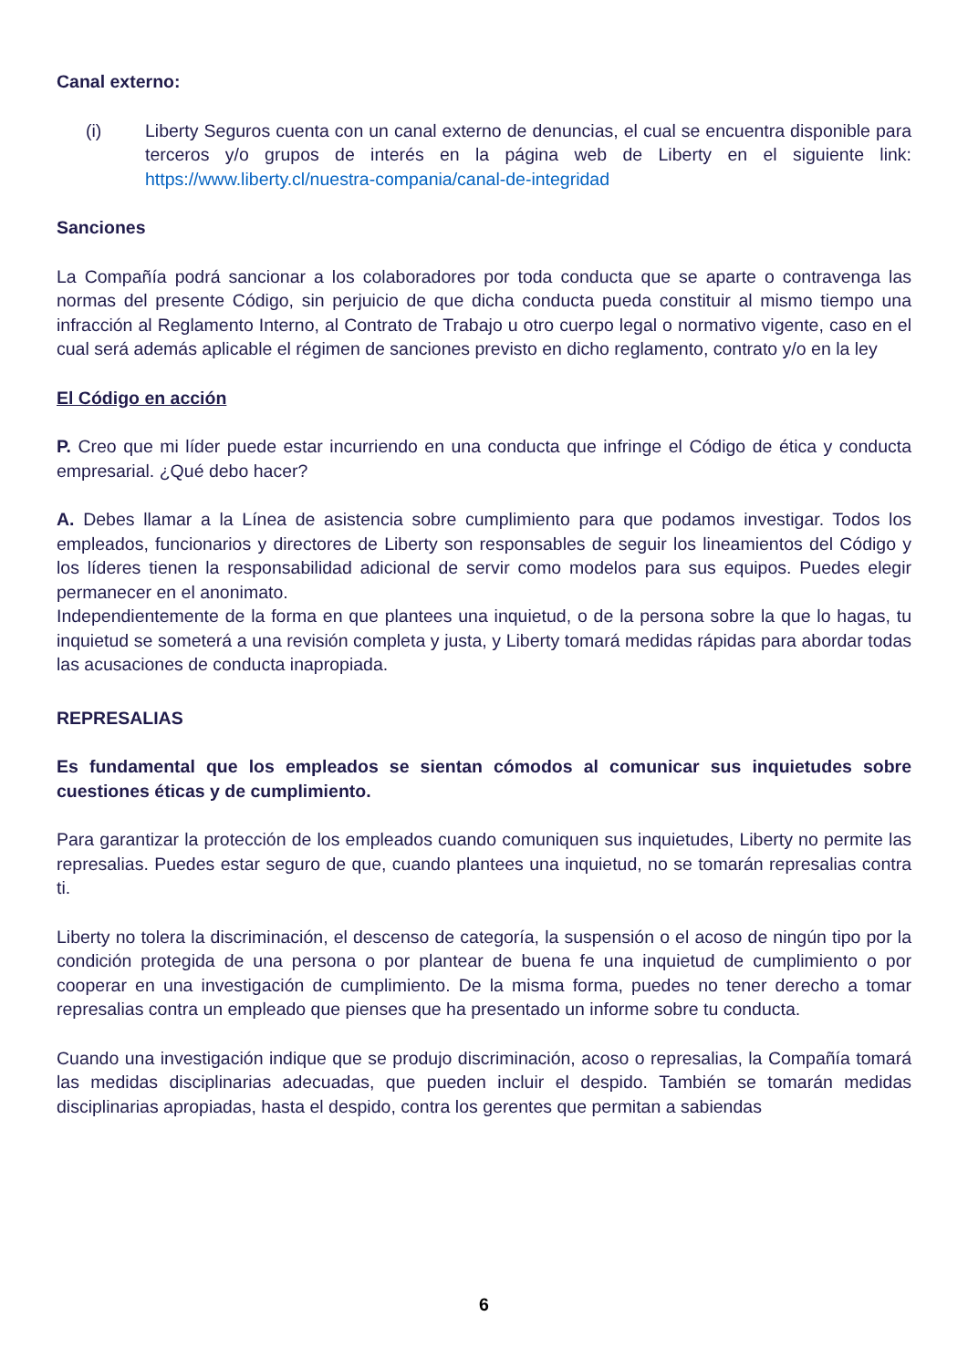Canal externo:
(i) Liberty Seguros cuenta con un canal externo de denuncias, el cual se encuentra disponible para terceros y/o grupos de interés en la página web de Liberty en el siguiente link: https://www.liberty.cl/nuestra-compania/canal-de-integridad
Sanciones
La Compañía podrá sancionar a los colaboradores por toda conducta que se aparte o contravenga las normas del presente Código, sin perjuicio de que dicha conducta pueda constituir al mismo tiempo una infracción al Reglamento Interno, al Contrato de Trabajo u otro cuerpo legal o normativo vigente, caso en el cual será además aplicable el régimen de sanciones previsto en dicho reglamento, contrato y/o en la ley
El Código en acción
P. Creo que mi líder puede estar incurriendo en una conducta que infringe el Código de ética y conducta empresarial. ¿Qué debo hacer?
A. Debes llamar a la Línea de asistencia sobre cumplimiento para que podamos investigar. Todos los empleados, funcionarios y directores de Liberty son responsables de seguir los lineamientos del Código y los líderes tienen la responsabilidad adicional de servir como modelos para sus equipos. Puedes elegir permanecer en el anonimato.
Independientemente de la forma en que plantees una inquietud, o de la persona sobre la que lo hagas, tu inquietud se someterá a una revisión completa y justa, y Liberty tomará medidas rápidas para abordar todas las acusaciones de conducta inapropiada.
REPRESALIAS
Es fundamental que los empleados se sientan cómodos al comunicar sus inquietudes sobre cuestiones éticas y de cumplimiento.
Para garantizar la protección de los empleados cuando comuniquen sus inquietudes, Liberty no permite las represalias. Puedes estar seguro de que, cuando plantees una inquietud, no se tomarán represalias contra ti.
Liberty no tolera la discriminación, el descenso de categoría, la suspensión o el acoso de ningún tipo por la condición protegida de una persona o por plantear de buena fe una inquietud de cumplimiento o por cooperar en una investigación de cumplimiento. De la misma forma, puedes no tener derecho a tomar represalias contra un empleado que pienses que ha presentado un informe sobre tu conducta.
Cuando una investigación indique que se produjo discriminación, acoso o represalias, la Compañía tomará las medidas disciplinarias adecuadas, que pueden incluir el despido. También se tomarán medidas disciplinarias apropiadas, hasta el despido, contra los gerentes que permitan a sabiendas
6